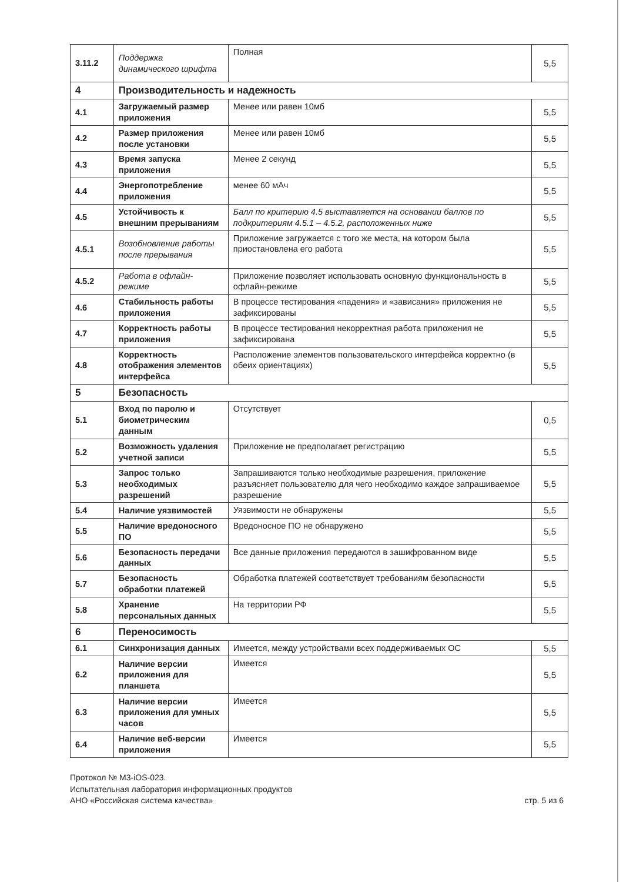| 3.11.2 | Поддержка динамического шрифта | Полная | 5,5 |
| 4 | Производительность и надежность | | |
| 4.1 | Загружаемый размер приложения | Менее или равен 10мб | 5,5 |
| 4.2 | Размер приложения после установки | Менее или равен 10мб | 5,5 |
| 4.3 | Время запуска приложения | Менее 2 секунд | 5,5 |
| 4.4 | Энергопотребление приложения | менее 60 мАч | 5,5 |
| 4.5 | Устойчивость к внешним прерываниям | Балл по критерию 4.5 выставляется на основании баллов по подкритериям 4.5.1 – 4.5.2, расположенных ниже | 5,5 |
| 4.5.1 | Возобновление работы после прерывания | Приложение загружается с того же места, на котором была приостановлена его работа | 5,5 |
| 4.5.2 | Работа в офлайн-режиме | Приложение позволяет использовать основную функциональность в офлайн-режиме | 5,5 |
| 4.6 | Стабильность работы приложения | В процессе тестирования «падения» и «зависания» приложения не зафиксированы | 5,5 |
| 4.7 | Корректность работы приложения | В процессе тестирования некорректная работа приложения не зафиксирована | 5,5 |
| 4.8 | Корректность отображения элементов интерфейса | Расположение элементов пользовательского интерфейса корректно (в обеих ориентациях) | 5,5 |
| 5 | Безопасность | | |
| 5.1 | Вход по паролю и биометрическим данным | Отсутствует | 0,5 |
| 5.2 | Возможность удаления учетной записи | Приложение не предполагает регистрацию | 5,5 |
| 5.3 | Запрос только необходимых разрешений | Запрашиваются только необходимые разрешения, приложение разъясняет пользователю для чего необходимо каждое запрашиваемое разрешение | 5,5 |
| 5.4 | Наличие уязвимостей | Уязвимости не обнаружены | 5,5 |
| 5.5 | Наличие вредоносного ПО | Вредоносное ПО не обнаружено | 5,5 |
| 5.6 | Безопасность передачи данных | Все данные приложения передаются в зашифрованном виде | 5,5 |
| 5.7 | Безопасность обработки платежей | Обработка платежей соответствует требованиям безопасности | 5,5 |
| 5.8 | Хранение персональных данных | На территории РФ | 5,5 |
| 6 | Переносимость | | |
| 6.1 | Синхронизация данных | Имеется, между устройствами всех поддерживаемых ОС | 5,5 |
| 6.2 | Наличие версии приложения для планшета | Имеется | 5,5 |
| 6.3 | Наличие версии приложения для умных часов | Имеется | 5,5 |
| 6.4 | Наличие веб-версии приложения | Имеется | 5,5 |
Протокол № М3-iOS-023.
Испытательная лаборатория информационных продуктов
АНО «Российская система качества»
стр. 5 из 6